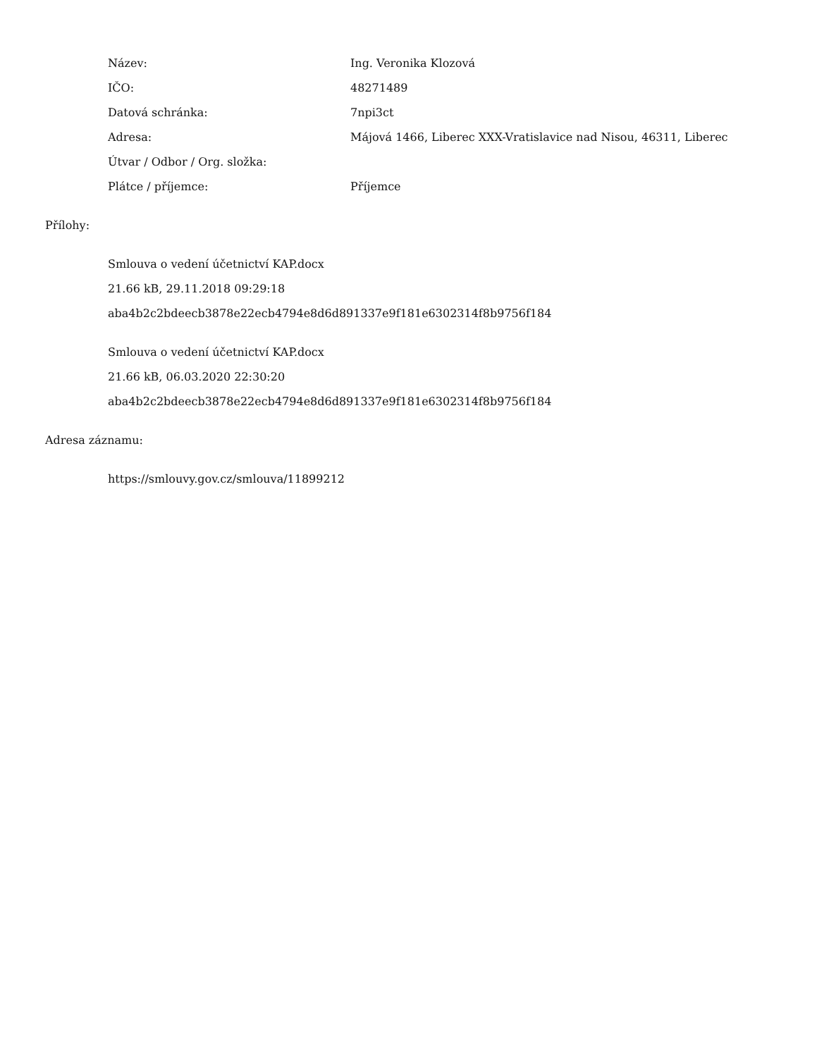| Název: | Ing. Veronika Klozová |
| IČO: | 48271489 |
| Datová schránka: | 7npi3ct |
| Adresa: | Májová 1466, Liberec XXX-Vratislavice nad Nisou, 46311, Liberec |
| Útvar / Odbor / Org. složka: | |
| Plátce / příjemce: | Příjemce |
Přílohy:
Smlouva o vedení účetnictví KAP.docx
21.66 kB, 29.11.2018 09:29:18
aba4b2c2bdeecb3878e22ecb4794e8d6d891337e9f181e6302314f8b9756f184
Smlouva o vedení účetnictví KAP.docx
21.66 kB, 06.03.2020 22:30:20
aba4b2c2bdeecb3878e22ecb4794e8d6d891337e9f181e6302314f8b9756f184
Adresa záznamu:
https://smlouvy.gov.cz/smlouva/11899212